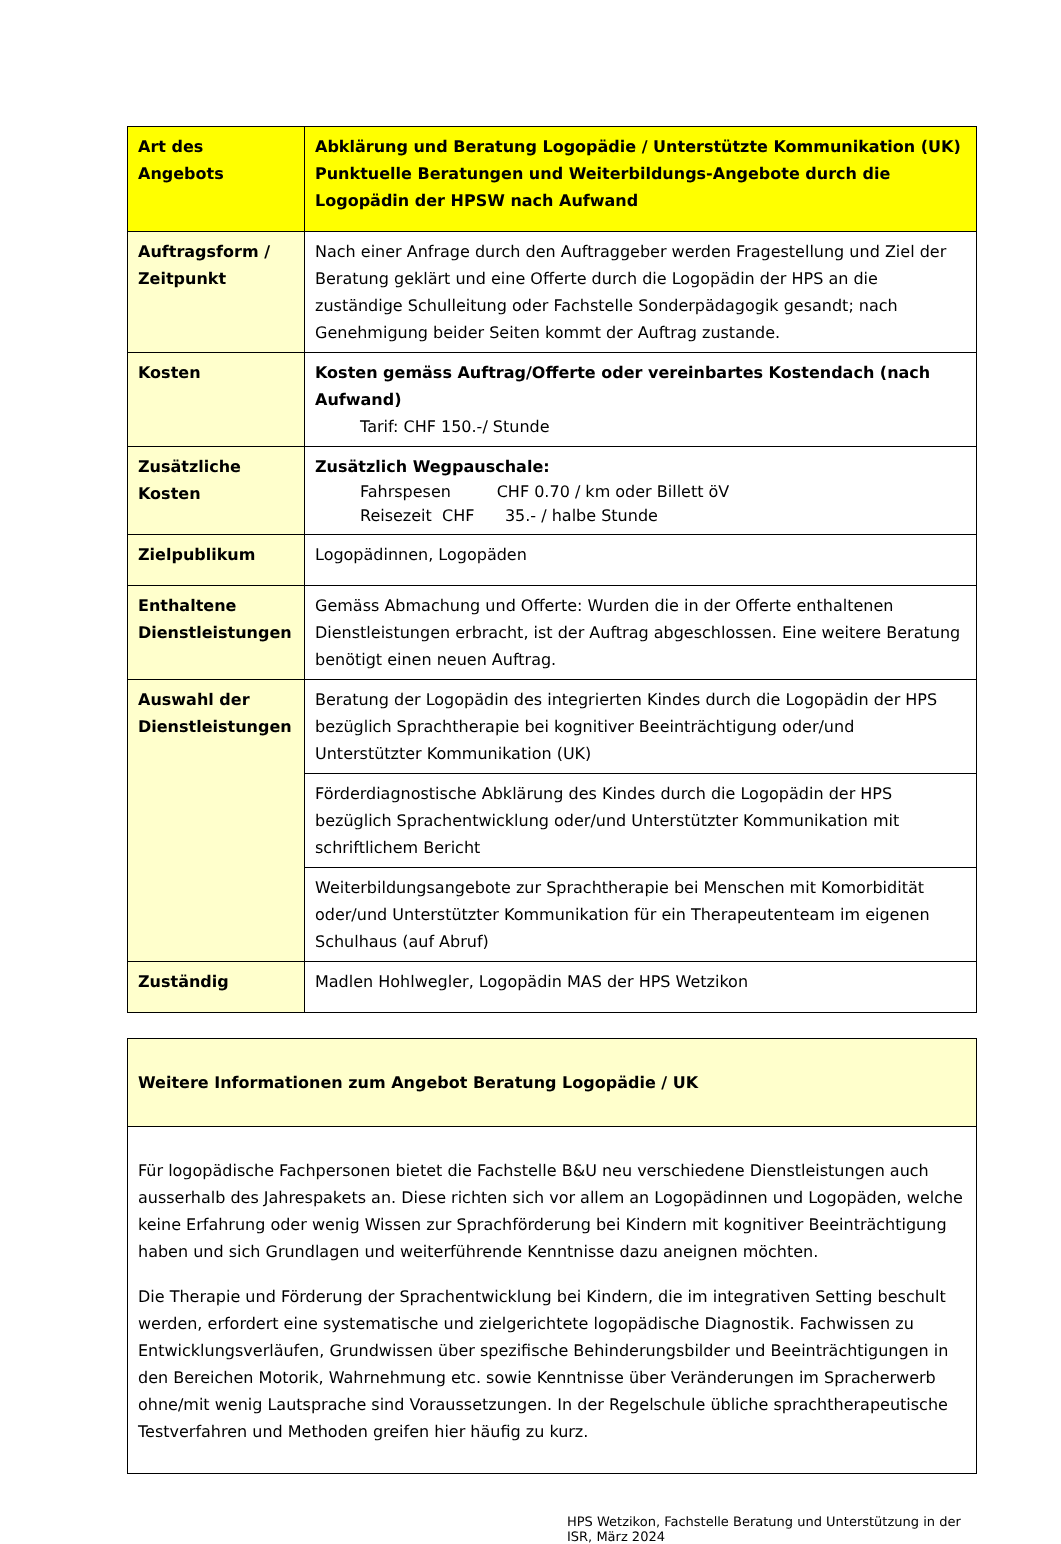| Art des Angebots | Abklärung und Beratung Logopädie / Unterstützte Kommunikation (UK) Punktuelle Beratungen und Weiterbildungs-Angebote durch die Logopädin der HPSW nach Aufwand |
| Auftragsform / Zeitpunkt | Nach einer Anfrage durch den Auftraggeber werden Fragestellung und Ziel der Beratung geklärt und eine Offerte durch die Logopädin der HPS an die zuständige Schulleitung oder Fachstelle Sonderpädagogik gesandt; nach Genehmigung beider Seiten kommt der Auftrag zustande. |
| Kosten | Kosten gemäss Auftrag/Offerte oder vereinbartes Kostendach (nach Aufwand) Tarif: CHF 150.-/ Stunde |
| Zusätzliche Kosten | Zusätzlich Wegpauschale: Fahrspesen CHF 0.70 / km oder Billett öV Reisezeit CHF 35.- / halbe Stunde |
| Zielpublikum | Logopädinnen, Logopäden |
| Enthaltene Dienst­leistungen | Gemäss Abmachung und Offerte: Wurden die in der Offerte enthaltenen Dienstleistungen erbracht, ist der Auftrag abgeschlossen. Eine weitere Beratung benötigt einen neuen Auftrag. |
| Auswahl der Dienstleistungen | Beratung der Logopädin des integrierten Kindes durch die Logopädin der HPS bezüglich Sprachtherapie bei kognitiver Beeinträchtigung oder/und Unterstützter Kommunikation (UK) |
| | Förderdiagnostische Abklärung des Kindes durch die Logopädin der HPS bezüglich Sprachentwicklung oder/und Unterstützter Kommunikation mit schriftlichem Bericht |
| | Weiterbildungsangebote zur Sprachtherapie bei Menschen mit Komorbidität oder/und Unterstützter Kommunikation für ein Therapeutenteam im eigenen Schulhaus (auf Abruf) |
| Zuständig | Madlen Hohlwegler, Logopädin MAS der HPS Wetzikon |
| Weitere Informationen zum Angebot Beratung Logopädie / UK |
| Für logopädische Fachpersonen bietet die Fachstelle B&U neu verschiedene Dienstleistungen auch ausserhalb des Jahrespakets an. Diese richten sich vor allem an Logopädinnen und Logopäden, welche keine Erfahrung oder wenig Wissen zur Sprachförderung bei Kindern mit kognitiver Beeinträchtigung haben und sich Grundlagen und weiterführende Kenntnisse dazu aneignen möchten. Die Therapie und Förderung der Sprachentwicklung bei Kindern, die im integrativen Setting beschult werden, erfordert eine systematische und zielgerichtete logopädische Diagnostik. Fachwissen zu Entwicklungsverläufen, Grundwissen über spezifische Behinderungsbilder und Beeinträchtigungen in den Bereichen Motorik, Wahrnehmung etc. sowie Kenntnisse über Veränderungen im Spracherwerb ohne/mit wenig Lautsprache sind Voraussetzungen. In der Regelschule übliche sprachtherapeutische Testverfahren und Methoden greifen hier häufig zu kurz. |
HPS Wetzikon, Fachstelle Beratung und Unterstützung in der ISR, März 2024